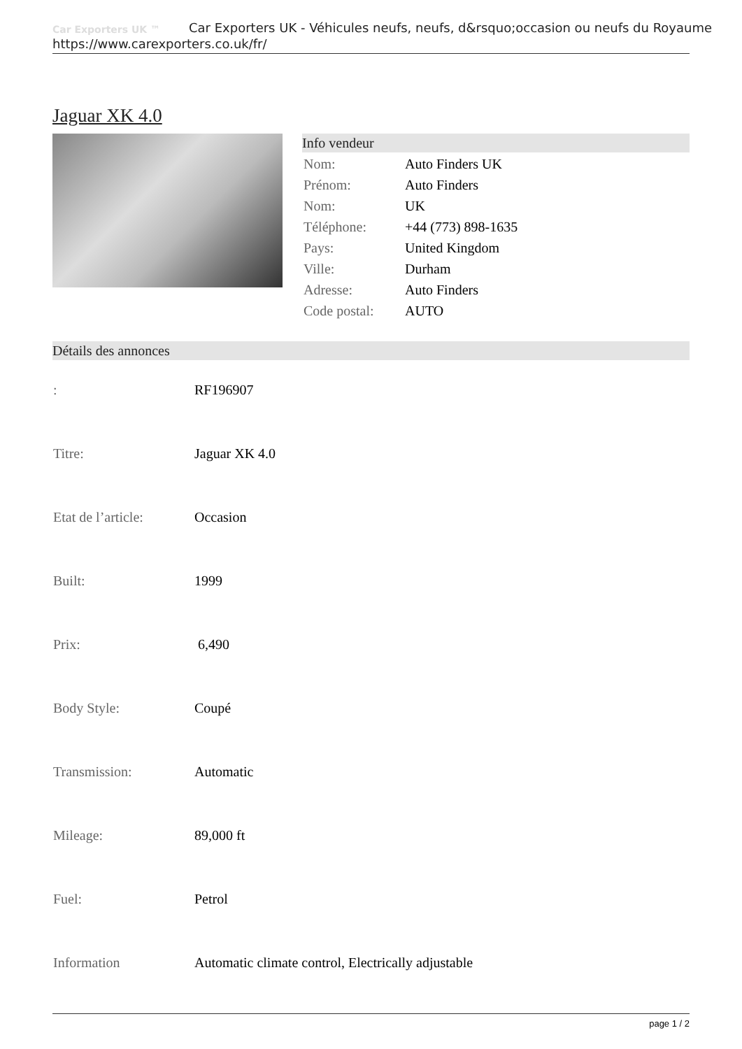Car Exporters UK ™
Car Exporters UK - Véhicules neufs, neufs, d&rsquo;occasion ou neufs du Royaume
https://www.carexporters.co.uk/fr/
Jaguar XK 4.0
Info vendeur
| Nom: | Auto Finders UK |
| Prénom: | Auto Finders |
| Nom: | UK |
| Téléphone: | +44 (773) 898-1635 |
| Pays: | United Kingdom |
| Ville: | Durham |
| Adresse: | Auto Finders |
| Code postal: | AUTO |
Détails des annonces
| : | RF196907 |
| Titre: | Jaguar XK 4.0 |
| Etat de l’article: | Occasion |
| Built: | 1999 |
| Prix: | 6,490 |
| Body Style: | Coupé |
| Transmission: | Automatic |
| Mileage: | 89,000 ft |
| Fuel: | Petrol |
| Information | Automatic climate control, Electrically adjustable |
page 1 / 2